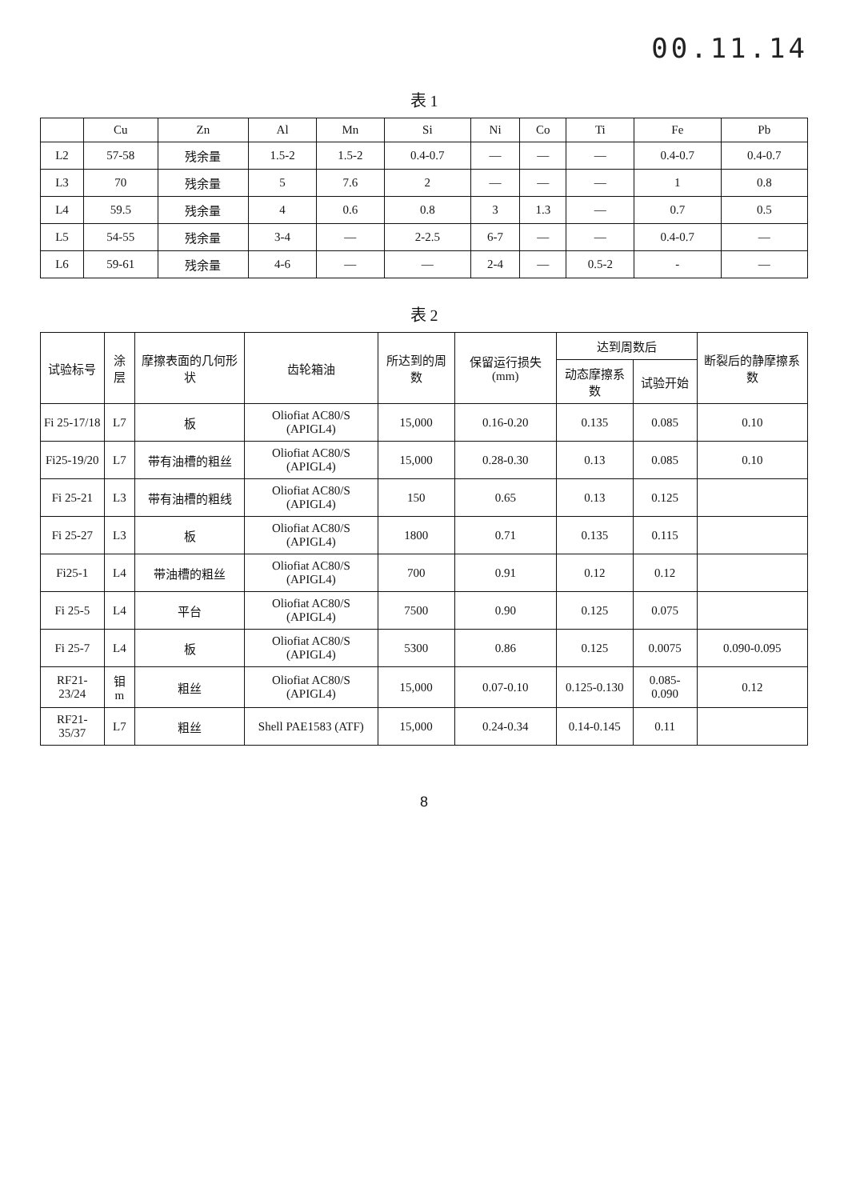00.11.14
表 1
| | Cu | Zn | Al | Mn | Si | Ni | Co | Ti | Fe | Pb |
| --- | --- | --- | --- | --- | --- | --- | --- | --- | --- | --- |
| L2 | 57-58 | 残余量 | 1.5-2 | 1.5-2 | 0.4-0.7 | — | — | — | 0.4-0.7 | 0.4-0.7 |
| L3 | 70 | 残余量 | 5 | 7.6 | 2 | — | — | — | 1 | 0.8 |
| L4 | 59.5 | 残余量 | 4 | 0.6 | 0.8 | 3 | 1.3 | — | 0.7 | 0.5 |
| L5 | 54-55 | 残余量 | 3-4 | — | 2-2.5 | 6-7 | — | — | 0.4-0.7 | — |
| L6 | 59-61 | 残余量 | 4-6 | — | — | 2-4 | — | 0.5-2 | - | — |
表 2
| 试验标号 | 涂层 | 摩擦表面的几何形状 | 齿轮箱油 | 所达到的周数 | 保留运行损失(mm) | 达到周数后 | | 断裂后的静摩擦系数 |
| --- | --- | --- | --- | --- | --- | --- | --- | --- |
| | | | | | | 动态摩擦系数 | 试验开始 | |
| Fi 25-17/18 | L7 | 板 | Oliofiat AC80/S (APIGL4) | 15,000 | 0.16-0.20 | 0.135 | 0.085 | 0.10 |
| Fi25-19/20 | L7 | 带有油槽的粗丝 | Oliofiat AC80/S (APIGL4) | 15,000 | 0.28-0.30 | 0.13 | 0.085 | 0.10 |
| Fi 25-21 | L3 | 带有油槽的粗线 | Oliofiat AC80/S (APIGL4) | 150 | 0.65 | 0.13 | 0.125 | |
| Fi 25-27 | L3 | 板 | Oliofiat AC80/S (APIGL4) | 1800 | 0.71 | 0.135 | 0.115 | |
| Fi25-1 | L4 | 带油槽的粗丝 | Oliofiat AC80/S (APIGL4) | 700 | 0.91 | 0.12 | 0.12 | |
| Fi 25-5 | L4 | 平台 | Oliofiat AC80/S (APIGL4) | 7500 | 0.90 | 0.125 | 0.075 | |
| Fi 25-7 | L4 | 板 | Oliofiat AC80/S (APIGL4) | 5300 | 0.86 | 0.125 | 0.0075 | 0.090-0.095 |
| RF21-23/24 | 钼 m | 粗丝 | Oliofiat AC80/S (APIGL4) | 15,000 | 0.07-0.10 | 0.125-0.130 | 0.085-0.090 | 0.12 |
| RF21-35/37 | L7 | 粗丝 | Shell PAE1583 (ATF) | 15,000 | 0.24-0.34 | 0.14-0.145 | 0.11 | |
8